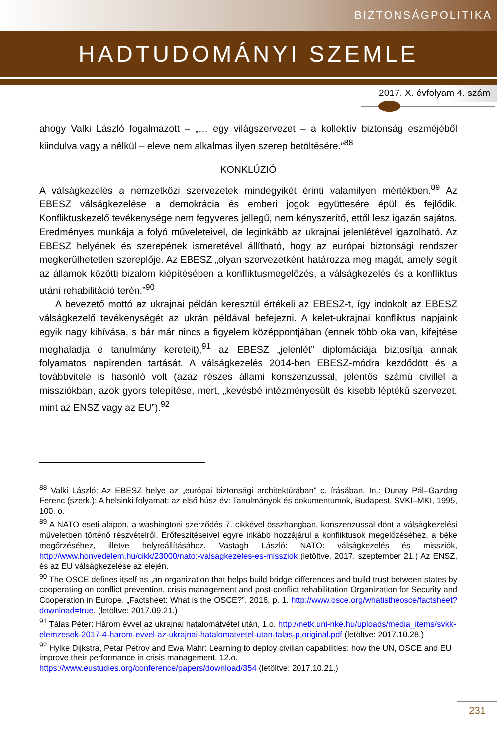BIZTONSÁGPOLITIKA
HADTUDOMÁNYI SZEMLE
2017. X. évfolyam 4. szám
ahogy Valki László fogalmazott – „… egy világszervezet – a kollektív biztonság eszméjéből kiindulva vagy a nélkül – eleve nem alkalmas ilyen szerep betöltésére.”<sup>88</sup>
KONKLÚZIÓ
A válságkezelés a nemzetközi szervezetek mindegyikét érinti valamilyen mértékben.<sup>89</sup> Az EBESZ válságkezelése a demokrácia és emberi jogok együttesére épül és fejlődik. Konfliktuskezelő tevékenysége nem fegyveres jellegű, nem kényszerítő, ettől lesz igazán sajátos. Eredményes munkája a folyó műveleteivel, de leginkább az ukrajnai jelenlétével igazolható. Az EBESZ helyének és szerepének ismeretével állítható, hogy az európai biztonsági rendszer megkerülhetetlen szereplője. Az EBESZ „olyan szervezetként határozza meg magát, amely segít az államok közötti bizalom kiépítésében a konfliktusmegelőzés, a válságkezelés és a konfliktus utáni rehabilitáció terén.”<sup>90</sup>
A bevezető mottó az ukrajnai példán keresztül értékeli az EBESZ-t, így indokolt az EBESZ válságkezelő tevékenységét az ukrán példával befejezni. A kelet-ukrajnai konfliktus napjaink egyik nagy kihívása, s bár már nincs a figyelem középpontjában (ennek több oka van, kifejtése meghaladja e tanulmány kereteit),<sup>91</sup> az EBESZ „jelenlét” diplomáciája biztosítja annak folyamatos napirenden tartását. A válságkezelés 2014-ben EBESZ-módra kezdődött és a továbbvitele is hasonló volt (azaz részes állami konszenzussal, jelentős számú civillel a missziókban, azok gyors telepítése, mert, „kevésbé intézményesült és kisebb léptékű szervezet, mint az ENSZ vagy az EU”).<sup>92</sup>
<sup>88</sup> Valki László: Az EBESZ helye az „európai biztonsági architektúrában” c. írásában. In.: Dunay Pál–Gazdag Ferenc (szerk.): A helsinki folyamat: az első húsz év: Tanulmányok és dokumentumok, Budapest, SVKI–MKI, 1995, 100. o.
<sup>89</sup> A NATO eseti alapon, a washingtoni szerződés 7. cikkével összhangban, konszenzussal dönt a válságkezelési műveletben történő részvételről. Erőfeszítéseivel egyre inkább hozzájárul a konfliktusok megelőzéséhez, a béke megőrzéséhez, illetve helyreállításához. Vastagh László: NATO: válságkezelés és missziók, http://www.honvedelem.hu/cikk/23000/nato:-valsagkezeles-es-missziok (letöltve. 2017. szeptember 21.) Az ENSZ, és az EU válságkezelése az elején.
<sup>90</sup> The OSCE defines itself as „an organization that helps build bridge differences and build trust between states by cooperating on conflict prevention, crisis management and post-conflict rehabilitation Organization for Security and Cooperation in Europe. „Factsheet: What is the OSCE?”. 2016, p. 1. http://www.osce.org/whatistheosce/factsheet?download=true. (letöltve: 2017.09.21.)
<sup>91</sup> Tálas Péter: Három évvel az ukrajnai hatalomátvétel után, 1.o. http://netk.uni-nke.hu/uploads/media_items/svkk-elemzesek-2017-4-harom-evvel-az-ukrajnai-hatalomatvetel-utan-talas-p.original.pdf (letöltve: 2017.10.28.)
<sup>92</sup> Hylke Dijkstra, Petar Petrov and Ewa Mahr: Learning to deploy civilian capabilities: how the UN, OSCE and EU improve their performance in crisis management, 12.o.
https://www.eustudies.org/conference/papers/download/354 (letöltve: 2017.10.21.)
231